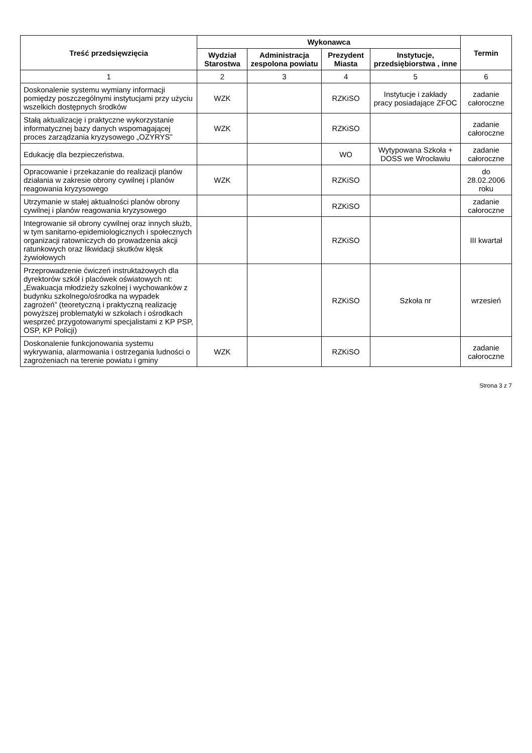| Treść przedsięwzięcia | Wykonawca | | | | Termin |
| --- | --- | --- | --- | --- | --- |
| | Wydział Starostwa | Administracja zespolona powiatu | Prezydent Miasta | Instytucje, przedsiębiorstwa , inne | |
| 1 | 2 | 3 | 4 | 5 | 6 |
| Doskonalenie systemu wymiany informacji pomiędzy poszczególnymi instytucjami przy użyciu wszelkich dostępnych środków | WZK | | RZKiSO | Instytucje i zakłady pracy posiadające ZFOC | zadanie całoroczne |
| Stałą aktualizację i praktyczne wykorzystanie informatycznej bazy danych wspomagającej proces zarządzania kryzysowego „OZYRYS” | WZK | | RZKiSO | | zadanie całoroczne |
| Edukację dla bezpieczeństwa. | | | WO | Wytypowana Szkoła + DOSS we Wrocławiu | zadanie całoroczne |
| Opracowanie i przekazanie do realizacji planów działania w zakresie obrony cywilnej i planów reagowania kryzysowego | WZK | | RZKiSO | | do 28.02.2006 roku |
| Utrzymanie w stałej aktualności planów obrony cywilnej i planów reagowania kryzysowego | | | RZKiSO | | zadanie całoroczne |
| Integrowanie sił obrony cywilnej oraz innych służb, w tym sanitarno-epidemiologicznych i społecznych organizacji ratowniczych do prowadzenia akcji ratunkowych oraz likwidacji skutków klęsk żywiołowych | | | RZKiSO | | III kwartał |
| Przeprowadzenie ćwiczeń instruktażowych dla dyrektorów szkół i placówek oświatowych nt: „Ewakuacja młodzieży szkolnej i wychowanków z budynku szkolnego/ośrodka na wypadek zagrożeń” (teoretyczną i praktyczną realizację powyższej problematyki w szkołach i ośrodkach wesprzeć przygotowanymi specjalistami z KP PSP, OSP, KP Policji) | | | RZKiSO | Szkoła nr | wrzesień |
| Doskonalenie funkcjonowania systemu wykrywania, alarmowania i ostrzegania ludności o zagrożeniach na terenie powiatu i gminy | WZK | | RZKiSO | | zadanie całoroczne |
Strona 3 z 7